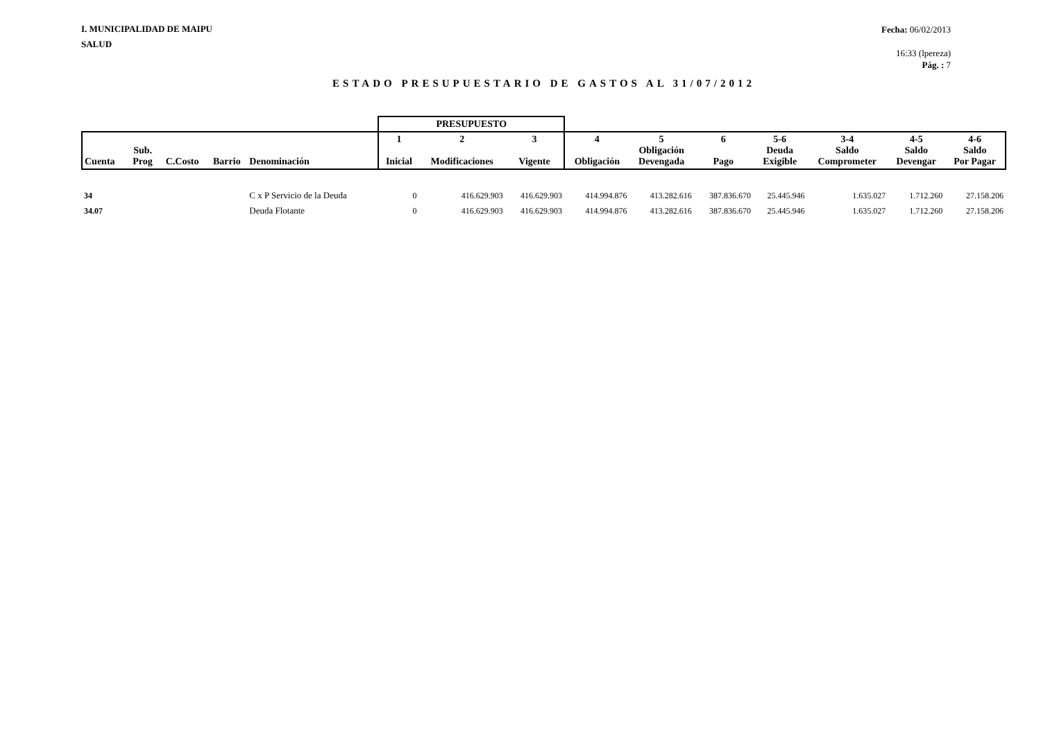I. MUNICIPALIDAD DE MAIPU
SALUD
Fecha: 06/02/2013
16:33 (lpereza)
Pág. : 7
ESTADO PRESUPUESTARIO DE GASTOS AL 31/07/2012
| | | | | | PRESUPUESTO | | | | | | | | | |
| --- | --- | --- | --- | --- | --- | --- | --- | --- | --- | --- | --- | --- | --- | --- |
| Cuenta | Sub. Prog | C.Costo | Barrio | Denominación | 1 Inicial | 2 Modificaciones | 3 Vigente | 4 Obligación | 5 Obligación Devengada | 6 Pago | 5-6 Deuda Exigible | 3-4 Saldo Comprometer | 4-5 Saldo Devengar | 4-6 Saldo Por Pagar |
| 34 | | | | C x P Servicio de la Deuda | 0 | 416.629.903 | 416.629.903 | 414.994.876 | 413.282.616 | 387.836.670 | 25.445.946 | 1.635.027 | 1.712.260 | 27.158.206 |
| 34.07 | | | | Deuda Flotante | 0 | 416.629.903 | 416.629.903 | 414.994.876 | 413.282.616 | 387.836.670 | 25.445.946 | 1.635.027 | 1.712.260 | 27.158.206 |